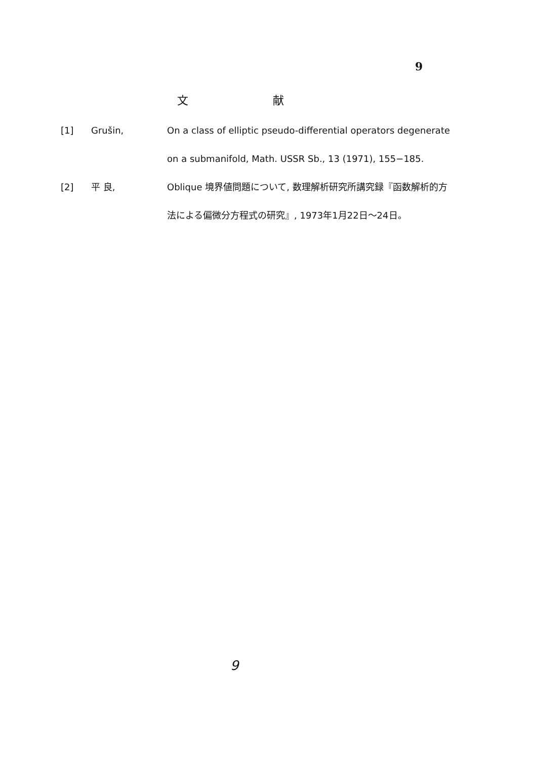9
文 献
[1] Grušin, On a class of elliptic pseudo-differential operators degenerate on a submanifold, Math. USSR Sb., 13 (1971), 155−185.
[2] 平 良, Oblique 境界値問題について, 数理解析研究所講究録『函数解析的方法による偏微分方程式の研究』, 1973年1月22日〜24日。
9